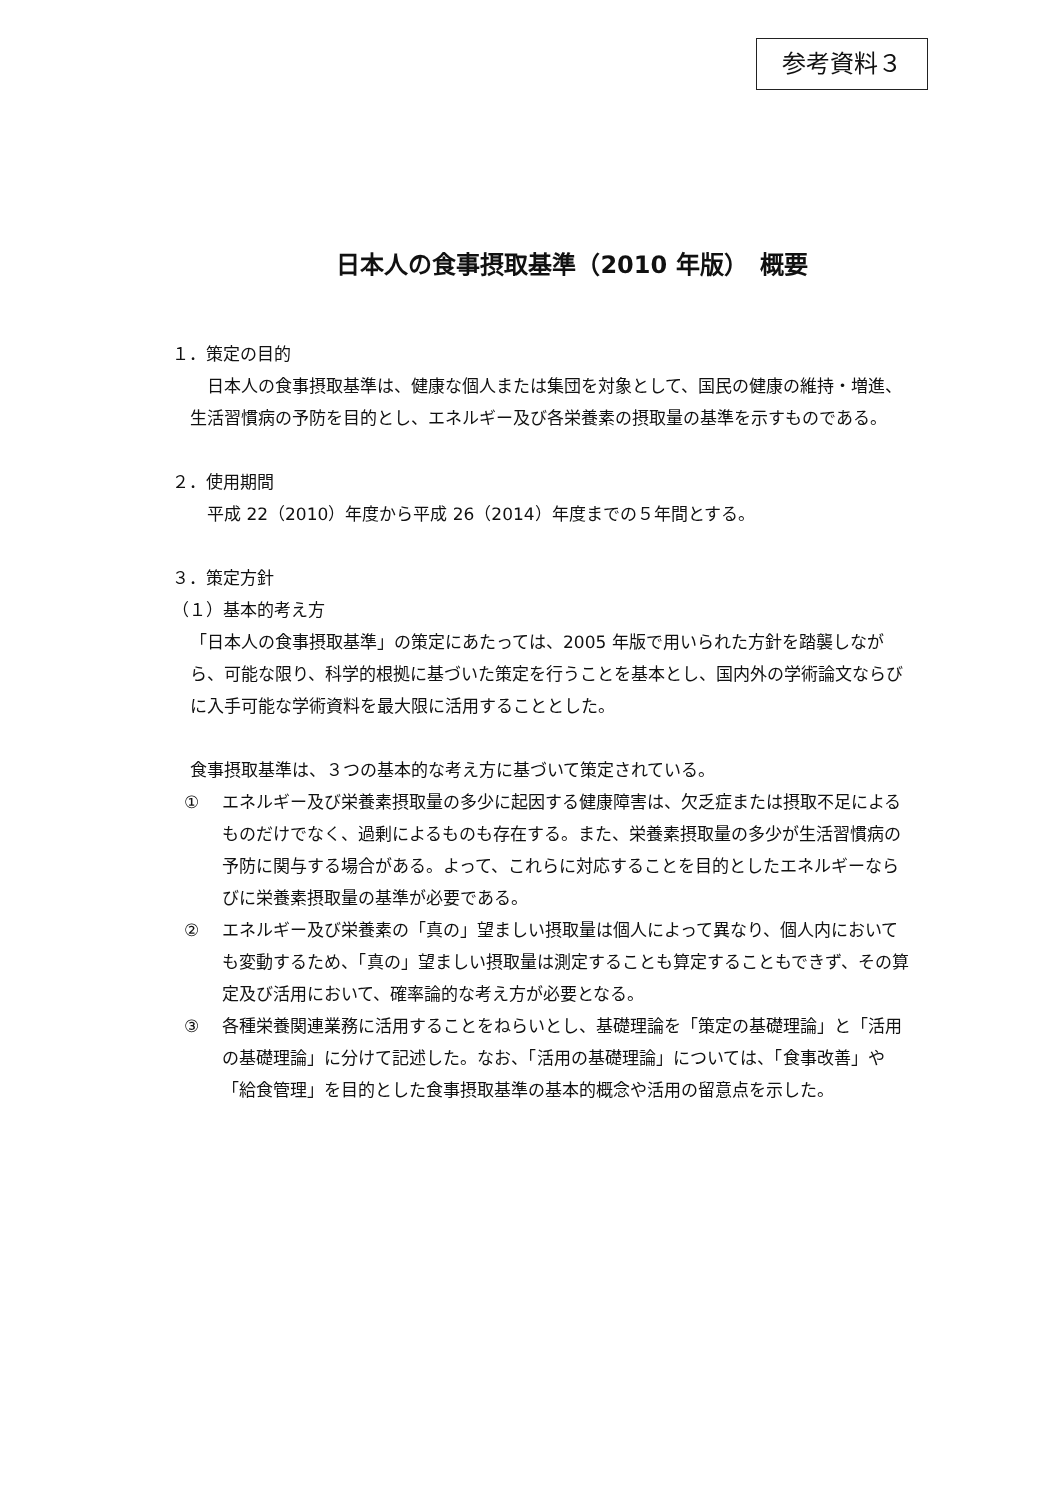参考資料３
日本人の食事摂取基準（2010 年版）　概要
１．策定の目的
　日本人の食事摂取基準は、健康な個人または集団を対象として、国民の健康の維持・増進、生活習慣病の予防を目的とし、エネルギー及び各栄養素の摂取量の基準を示すものである。
２．使用期間
　平成 22（2010）年度から平成 26（2014）年度までの５年間とする。
３．策定方針
（１）基本的考え方
「日本人の食事摂取基準」の策定にあたっては、2005 年版で用いられた方針を踏襲しながら、可能な限り、科学的根拠に基づいた策定を行うことを基本とし、国内外の学術論文ならびに入手可能な学術資料を最大限に活用することとした。
食事摂取基準は、３つの基本的な考え方に基づいて策定されている。
① エネルギー及び栄養素摂取量の多少に起因する健康障害は、欠乏症または摂取不足によるものだけでなく、過剰によるものも存在する。また、栄養素摂取量の多少が生活習慣病の予防に関与する場合がある。よって、これらに対応することを目的としたエネルギーならびに栄養素摂取量の基準が必要である。
② エネルギー及び栄養素の「真の」望ましい摂取量は個人によって異なり、個人内においても変動するため、「真の」望ましい摂取量は測定することも算定することもできず、その算定及び活用において、確率論的な考え方が必要となる。
③ 各種栄養関連業務に活用することをねらいとし、基礎理論を「策定の基礎理論」と「活用の基礎理論」に分けて記述した。なお、「活用の基礎理論」については、「食事改善」や「給食管理」を目的とした食事摂取基準の基本的概念や活用の留意点を示した。